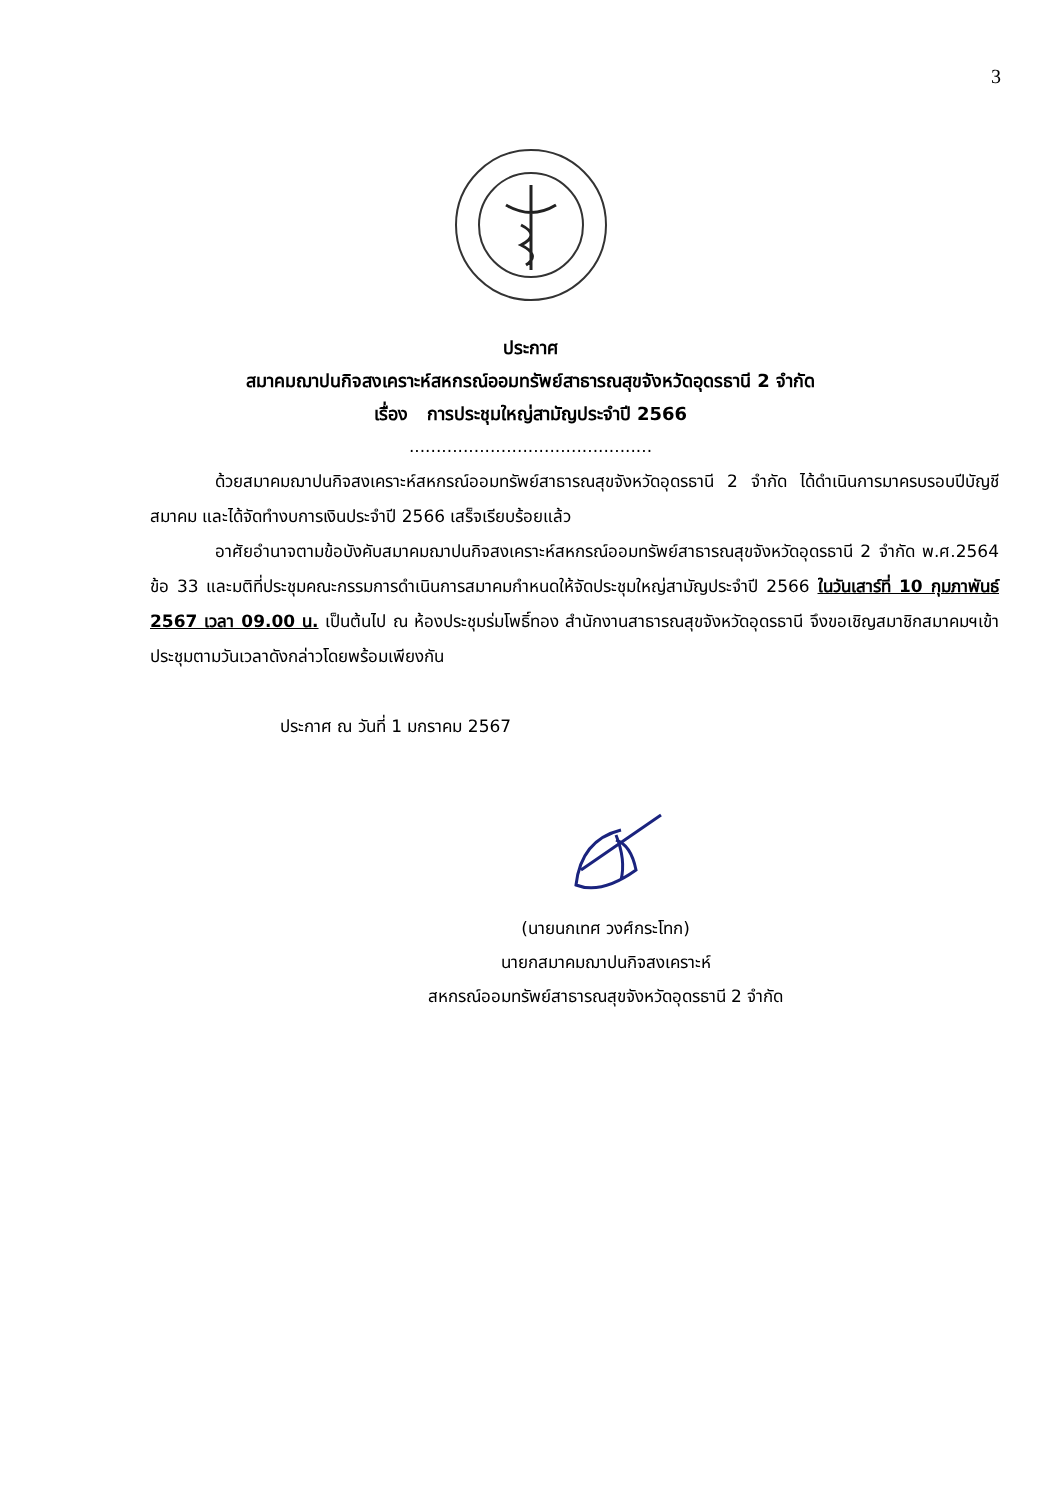3
ประกาศ
สมาคมฌาปนกิจสงเคราะห์สหกรณ์ออมทรัพย์สาธารณสุขจังหวัดอุดรธานี 2 จำกัด
เรื่อง การประชุมใหญ่สามัญประจำปี 2566
.............................................
ด้วยสมาคมฌาปนกิจสงเคราะห์สหกรณ์ออมทรัพย์สาธารณสุขจังหวัดอุดรธานี 2 จำกัด ได้ดำเนินการมาครบรอบปีบัญชีสมาคม และได้จัดทำงบการเงินประจำปี 2566 เสร็จเรียบร้อยแล้ว
อาศัยอำนาจตามข้อบังคับสมาคมฌาปนกิจสงเคราะห์สหกรณ์ออมทรัพย์สาธารณสุขจังหวัดอุดรธานี 2 จำกัด พ.ศ.2564 ข้อ 33 และมติที่ประชุมคณะกรรมการดำเนินการสมาคมกำหนดให้จัดประชุมใหญ่สามัญประจำปี 2566 ในวันเสาร์ที่ 10 กุมภาพันธ์ 2567 เวลา 09.00 น. เป็นต้นไป ณ ห้องประชุมร่มโพธิ์ทอง สำนักงานสาธารณสุขจังหวัดอุดรธานี จึงขอเชิญสมาชิกสมาคมฯเข้าประชุมตามวันเวลาดังกล่าวโดยพร้อมเพียงกัน
ประกาศ ณ วันที่ 1 มกราคม 2567
(นายนกเทศ วงศ์กระโทก)
นายกสมาคมฌาปนกิจสงเคราะห์
สหกรณ์ออมทรัพย์สาธารณสุขจังหวัดอุดรธานี 2 จำกัด